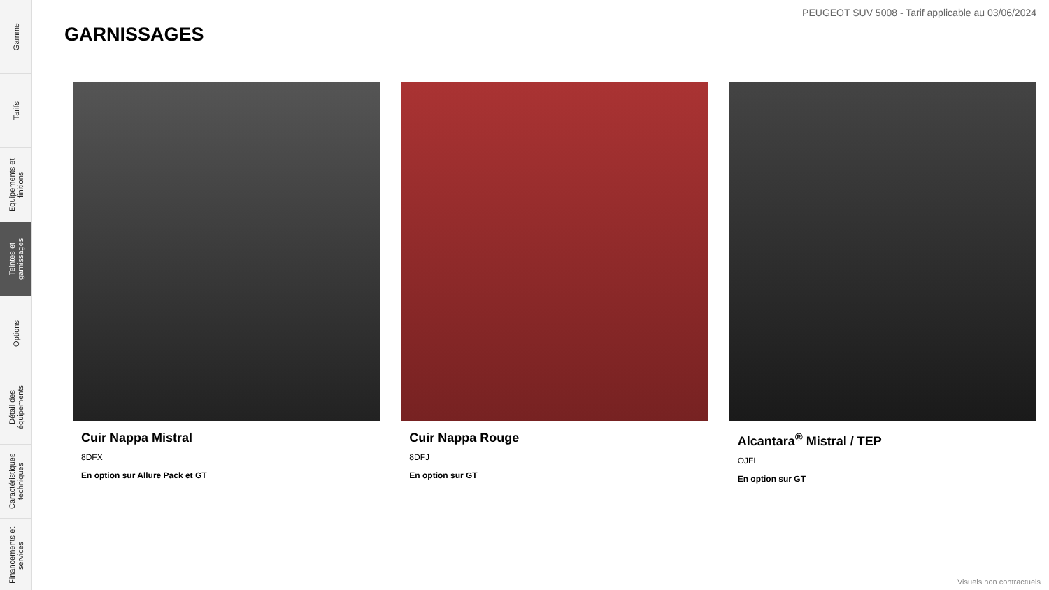Gamme
Tarifs
Equipements et finitions
Teintes et garnissages
Options
Détail des équipements
Caractéristiques techniques
Financements et services
PEUGEOT SUV 5008 - Tarif applicable au 03/06/2024
GARNISSAGES
Cuir Nappa Mistral
8DFX
En option sur Allure Pack et GT
Cuir Nappa Rouge
8DFJ
En option sur GT
Alcantara<sup>®</sup> Mistral / TEP
OJFI
En option sur GT
Visuels non contractuels